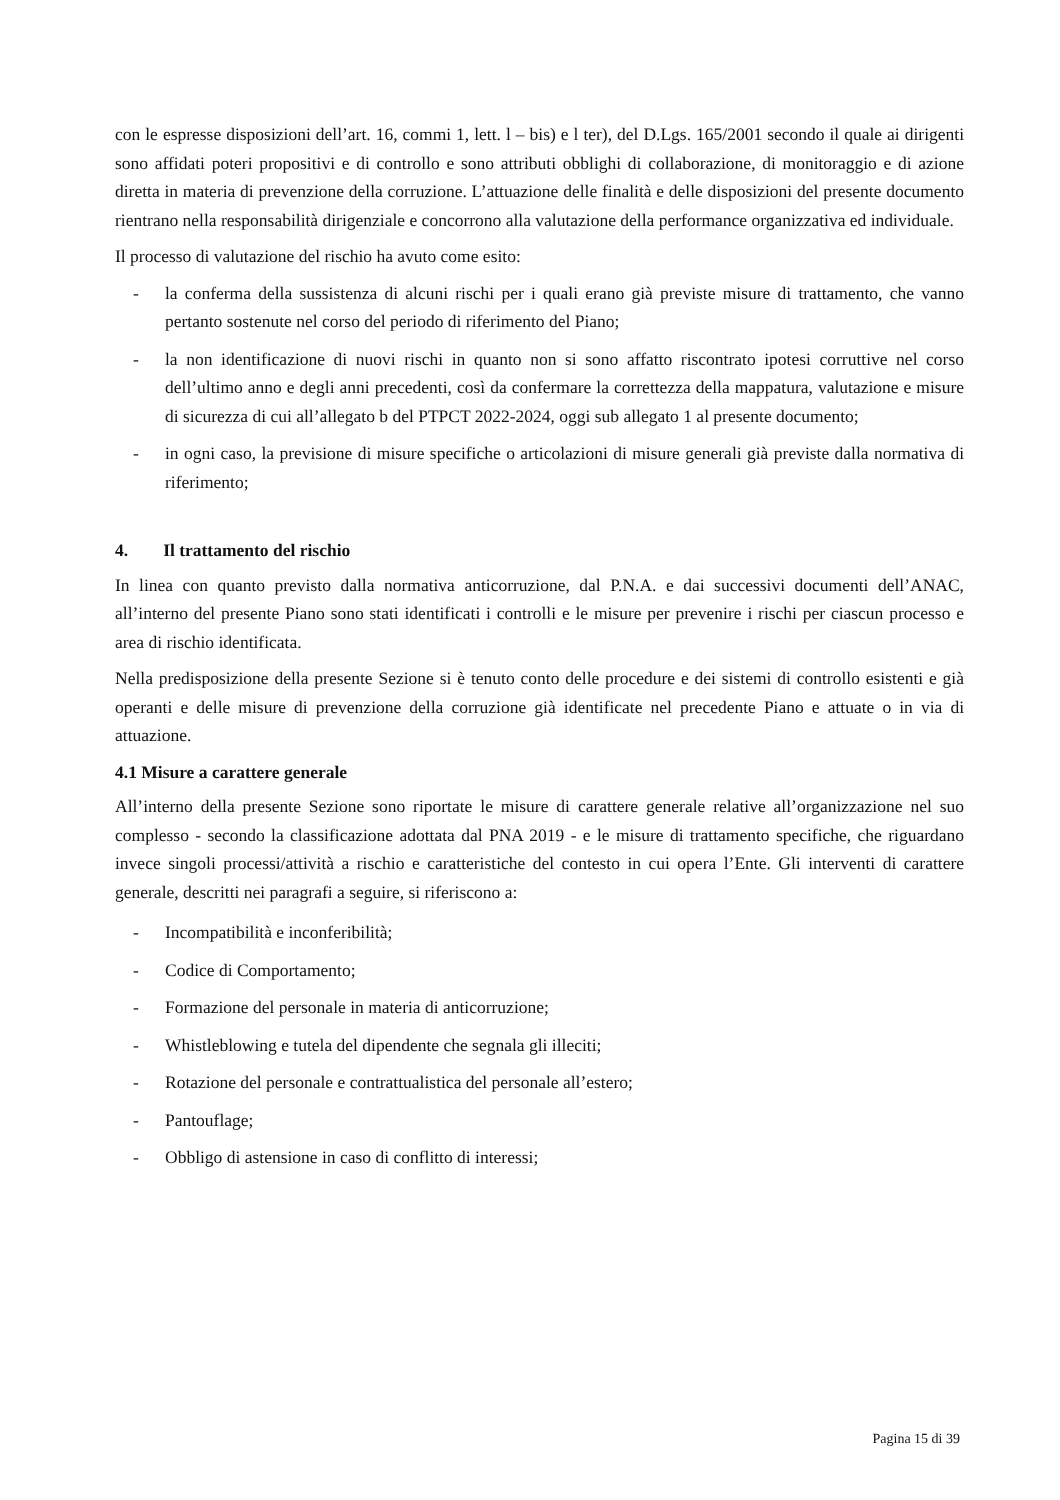con le espresse disposizioni dell’art. 16, commi 1, lett. l – bis) e l ter), del D.Lgs. 165/2001 secondo il quale ai dirigenti sono affidati poteri propositivi e di controllo e sono attributi obblighi di collaborazione, di monitoraggio e di azione diretta in materia di prevenzione della corruzione. L’attuazione delle finalità e delle disposizioni del presente documento rientrano nella responsabilità dirigenziale e concorrono alla valutazione della performance organizzativa ed individuale.
Il processo di valutazione del rischio ha avuto come esito:
- la conferma della sussistenza di alcuni rischi per i quali erano già previste misure di trattamento, che vanno pertanto sostenute nel corso del periodo di riferimento del Piano;
- la non identificazione di nuovi rischi in quanto non si sono affatto riscontrato ipotesi corruttive nel corso dell’ultimo anno e degli anni precedenti, così da confermare la correttezza della mappatura, valutazione e misure di sicurezza di cui all’allegato b del PTPCT 2022-2024, oggi sub allegato 1 al presente documento;
- in ogni caso, la previsione di misure specifiche o articolazioni di misure generali già previste dalla normativa di riferimento;
4. Il trattamento del rischio
In linea con quanto previsto dalla normativa anticorruzione, dal P.N.A. e dai successivi documenti dell’ANAC, all’interno del presente Piano sono stati identificati i controlli e le misure per prevenire i rischi per ciascun processo e area di rischio identificata.
Nella predisposizione della presente Sezione si è tenuto conto delle procedure e dei sistemi di controllo esistenti e già operanti e delle misure di prevenzione della corruzione già identificate nel precedente Piano e attuate o in via di attuazione.
4.1 Misure a carattere generale
All’interno della presente Sezione sono riportate le misure di carattere generale relative all’organizzazione nel suo complesso - secondo la classificazione adottata dal PNA 2019 - e le misure di trattamento specifiche, che riguardano invece singoli processi/attività a rischio e caratteristiche del contesto in cui opera l’Ente. Gli interventi di carattere generale, descritti nei paragrafi a seguire, si riferiscono a:
- Incompatibilità e inconferibilità;
- Codice di Comportamento;
- Formazione del personale in materia di anticorruzione;
- Whistleblowing e tutela del dipendente che segnala gli illeciti;
- Rotazione del personale e contrattualistica del personale all’estero;
- Pantouflage;
- Obbligo di astensione in caso di conflitto di interessi;
Pagina 15 di 39